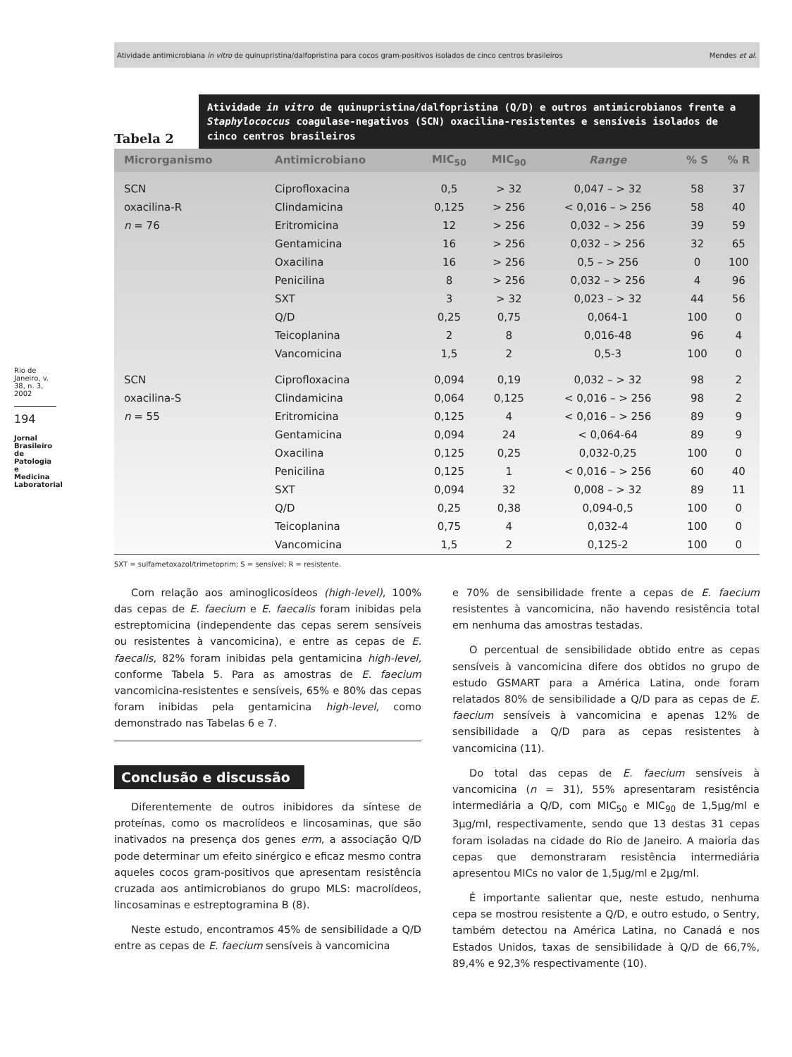Atividade antimicrobiana in vitro de quinupristina/dalfopristina para cocos gram-positivos isolados de cinco centros brasileiros Mendes et al.
Rio de Janeiro, v. 38, n. 3, 2002
194
Jornal Brasileiro de Patologia e Medicina Laboratorial
Tabela 2
Atividade in vitro de quinupristina/dalfopristina (Q/D) e outros antimicrobianos frente a Staphylococcus coagulase-negativos (SCN) oxacilina-resistentes e sensíveis isolados de cinco centros brasileiros
| Microrganismo | Antimicrobiano | MIC<sub>50</sub> | MIC<sub>90</sub> | Range | % S | % R |
| --- | --- | --- | --- | --- | --- | --- |
| SCN | Ciprofloxacina | 0,5 | > 32 | 0,047 – > 32 | 58 | 37 |
| oxacilina-R | Clindamicina | 0,125 | > 256 | < 0,016 – > 256 | 58 | 40 |
| n = 76 | Eritromicina | 12 | > 256 | 0,032 – > 256 | 39 | 59 |
| | Gentamicina | 16 | > 256 | 0,032 – > 256 | 32 | 65 |
| | Oxacilina | 16 | > 256 | 0,5 – > 256 | 0 | 100 |
| | Penicilina | 8 | > 256 | 0,032 – > 256 | 4 | 96 |
| | SXT | 3 | > 32 | 0,023 – > 32 | 44 | 56 |
| | Q/D | 0,25 | 0,75 | 0,064-1 | 100 | 0 |
| | Teicoplanina | 2 | 8 | 0,016-48 | 96 | 4 |
| | Vancomicina | 1,5 | 2 | 0,5-3 | 100 | 0 |
| SCN | Ciprofloxacina | 0,094 | 0,19 | 0,032 – > 32 | 98 | 2 |
| oxacilina-S | Clindamicina | 0,064 | 0,125 | < 0,016 – > 256 | 98 | 2 |
| n = 55 | Eritromicina | 0,125 | 4 | < 0,016 – > 256 | 89 | 9 |
| | Gentamicina | 0,094 | 24 | < 0,064-64 | 89 | 9 |
| | Oxacilina | 0,125 | 0,25 | 0,032-0,25 | 100 | 0 |
| | Penicilina | 0,125 | 1 | < 0,016 – > 256 | 60 | 40 |
| | SXT | 0,094 | 32 | 0,008 – > 32 | 89 | 11 |
| | Q/D | 0,25 | 0,38 | 0,094-0,5 | 100 | 0 |
| | Teicoplanina | 0,75 | 4 | 0,032-4 | 100 | 0 |
| | Vancomicina | 1,5 | 2 | 0,125-2 | 100 | 0 |
SXT = sulfametoxazol/trimetoprim; S = sensível; R = resistente.
Com relação aos aminoglicosídeos (high-level), 100% das cepas de E. faecium e E. faecalis foram inibidas pela estreptomicina (independente das cepas serem sensíveis ou resistentes à vancomicina), e entre as cepas de E. faecalis, 82% foram inibidas pela gentamicina high-level, conforme Tabela 5. Para as amostras de E. faecium vancomicina-resistentes e sensíveis, 65% e 80% das cepas foram inibidas pela gentamicina high-level, como demonstrado nas Tabelas 6 e 7.
Conclusão e discussão
Diferentemente de outros inibidores da síntese de proteínas, como os macrolídeos e lincosaminas, que são inativados na presença dos genes erm, a associação Q/D pode determinar um efeito sinérgico e eficaz mesmo contra aqueles cocos gram-positivos que apresentam resistência cruzada aos antimicrobianos do grupo MLS: macrolídeos, lincosaminas e estreptogramina B (8).
Neste estudo, encontramos 45% de sensibilidade a Q/D entre as cepas de E. faecium sensíveis à vancomicina
e 70% de sensibilidade frente a cepas de E. faecium resistentes à vancomicina, não havendo resistência total em nenhuma das amostras testadas.
O percentual de sensibilidade obtido entre as cepas sensíveis à vancomicina difere dos obtidos no grupo de estudo GSMART para a América Latina, onde foram relatados 80% de sensibilidade a Q/D para as cepas de E. faecium sensíveis à vancomicina e apenas 12% de sensibilidade a Q/D para as cepas resistentes à vancomicina (11).
Do total das cepas de E. faecium sensíveis à vancomicina (n = 31), 55% apresentaram resistência intermediária a Q/D, com MIC<sub>50</sub> e MIC<sub>90</sub> de 1,5µg/ml e 3µg/ml, respectivamente, sendo que 13 destas 31 cepas foram isoladas na cidade do Rio de Janeiro. A maioria das cepas que demonstraram resistência intermediária apresentou MICs no valor de 1,5µg/ml e 2µg/ml.
É importante salientar que, neste estudo, nenhuma cepa se mostrou resistente a Q/D, e outro estudo, o Sentry, também detectou na América Latina, no Canadá e nos Estados Unidos, taxas de sensibilidade à Q/D de 66,7%, 89,4% e 92,3% respectivamente (10).